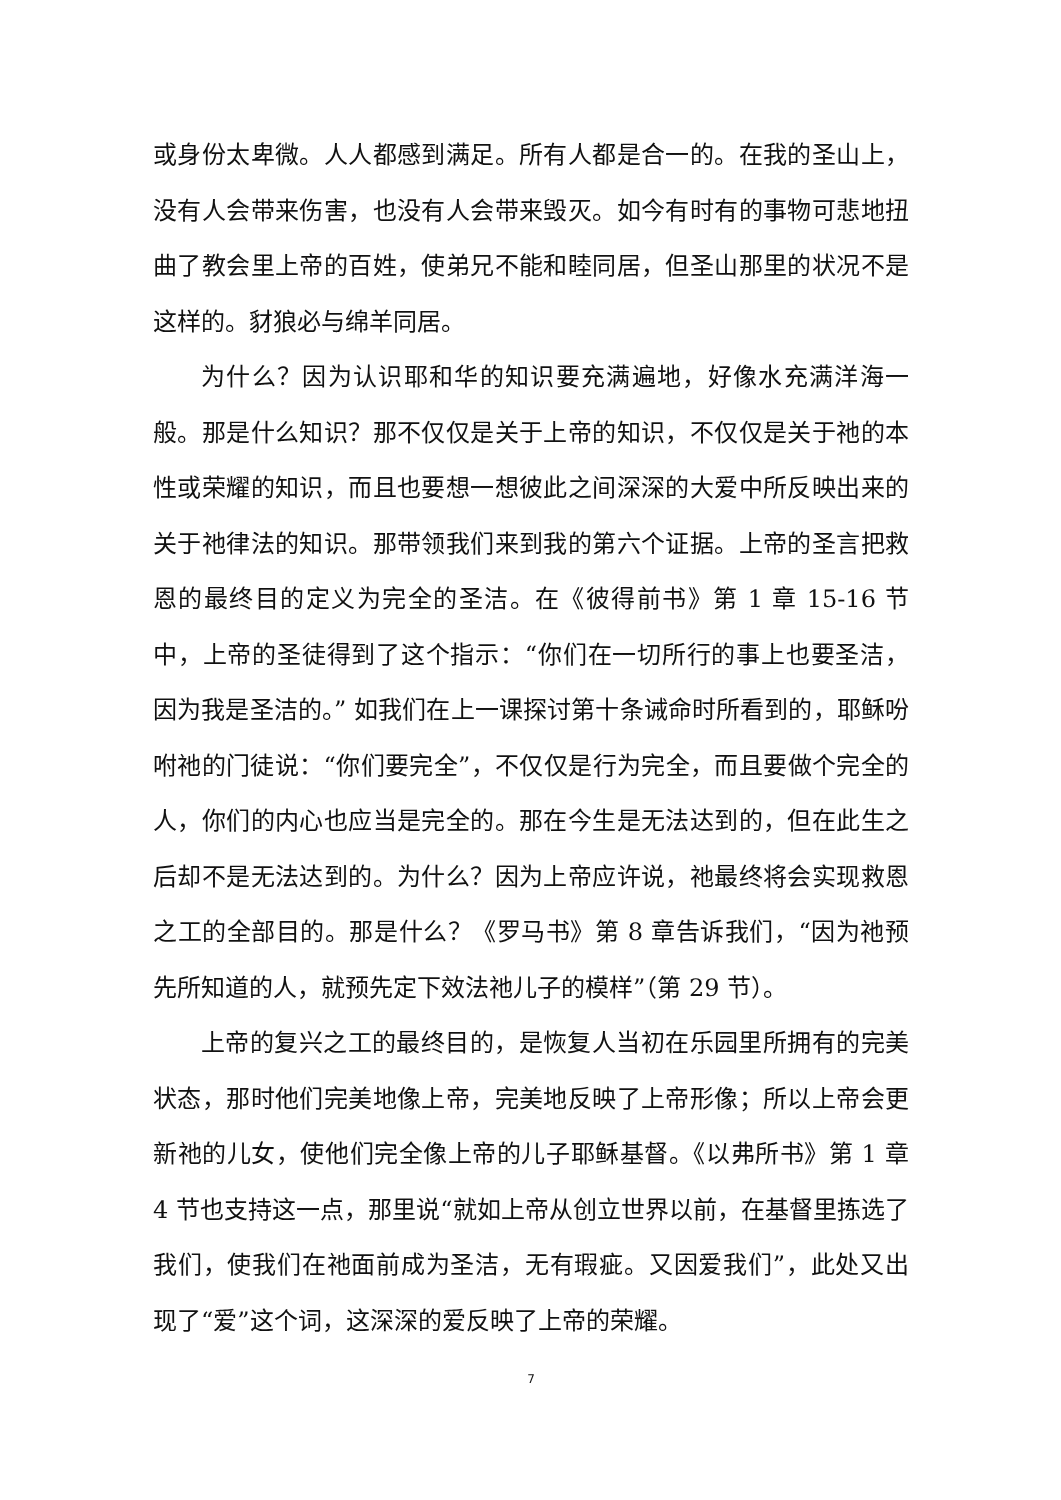或身份太卑微。人人都感到满足。所有人都是合一的。在我的圣山上，没有人会带来伤害，也没有人会带来毁灭。如今有时有的事物可悲地扭曲了教会里上帝的百姓，使弟兄不能和睦同居，但圣山那里的状况不是这样的。豺狼必与绵羊同居。
为什么？因为认识耶和华的知识要充满遍地，好像水充满洋海一般。那是什么知识？那不仅仅是关于上帝的知识，不仅仅是关于祂的本性或荣耀的知识，而且也要想一想彼此之间深深的大爱中所反映出来的关于祂律法的知识。那带领我们来到我的第六个证据。上帝的圣言把救恩的最终目的定义为完全的圣洁。在《彼得前书》第 1 章 15-16 节中，上帝的圣徒得到了这个指示：“你们在一切所行的事上也要圣洁，因为我是圣洁的。” 如我们在上一课探讨第十条诫命时所看到的，耶稣吩咐祂的门徒说：“你们要完全”，不仅仅是行为完全，而且要做个完全的人，你们的内心也应当是完全的。那在今生是无法达到的，但在此生之后却不是无法达到的。为什么？因为上帝应许说，祂最终将会实现救恩之工的全部目的。那是什么？《罗马书》第 8 章告诉我们，“因为祂预先所知道的人，就预先定下效法祂儿子的模样”（第 29 节）。
上帝的复兴之工的最终目的，是恢复人当初在乐园里所拥有的完美状态，那时他们完美地像上帝，完美地反映了上帝形像；所以上帝会更新祂的儿女，使他们完全像上帝的儿子耶稣基督。《以弗所书》第 1 章 4 节也支持这一点，那里说“就如上帝从创立世界以前，在基督里拣选了我们，使我们在祂面前成为圣洁，无有瑕疵。又因爱我们”，此处又出现了“爱”这个词，这深深的爱反映了上帝的荣耀。
7